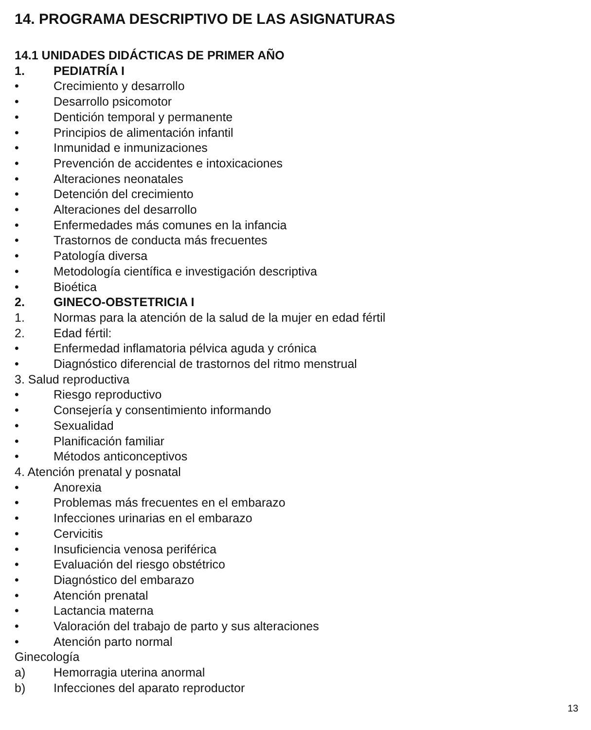14. PROGRAMA DESCRIPTIVO DE LAS ASIGNATURAS
14.1 UNIDADES DIDÁCTICAS DE PRIMER AÑO
1. PEDIATRÍA I
• Crecimiento y desarrollo
• Desarrollo psicomotor
• Dentición temporal y permanente
• Principios de alimentación infantil
• Inmunidad e inmunizaciones
• Prevención de accidentes e intoxicaciones
• Alteraciones neonatales
• Detención del crecimiento
• Alteraciones del desarrollo
• Enfermedades más comunes en la infancia
• Trastornos de conducta más frecuentes
• Patología diversa
• Metodología científica e investigación descriptiva
• Bioética
2. GINECO-OBSTETRICIA I
1. Normas para la atención de la salud de la mujer en edad fértil
2. Edad fértil:
• Enfermedad inflamatoria pélvica aguda y crónica
• Diagnóstico diferencial de trastornos del ritmo menstrual
3. Salud reproductiva
• Riesgo reproductivo
• Consejería y consentimiento informando
• Sexualidad
• Planificación familiar
• Métodos anticonceptivos
4. Atención prenatal y posnatal
• Anorexia
• Problemas más frecuentes en el embarazo
• Infecciones urinarias en el embarazo
• Cervicitis
• Insuficiencia venosa periférica
• Evaluación del riesgo obstétrico
• Diagnóstico del embarazo
• Atención prenatal
• Lactancia materna
• Valoración del trabajo de parto y sus alteraciones
• Atención parto normal
Ginecología
a) Hemorragia uterina anormal
b) Infecciones del aparato reproductor
13